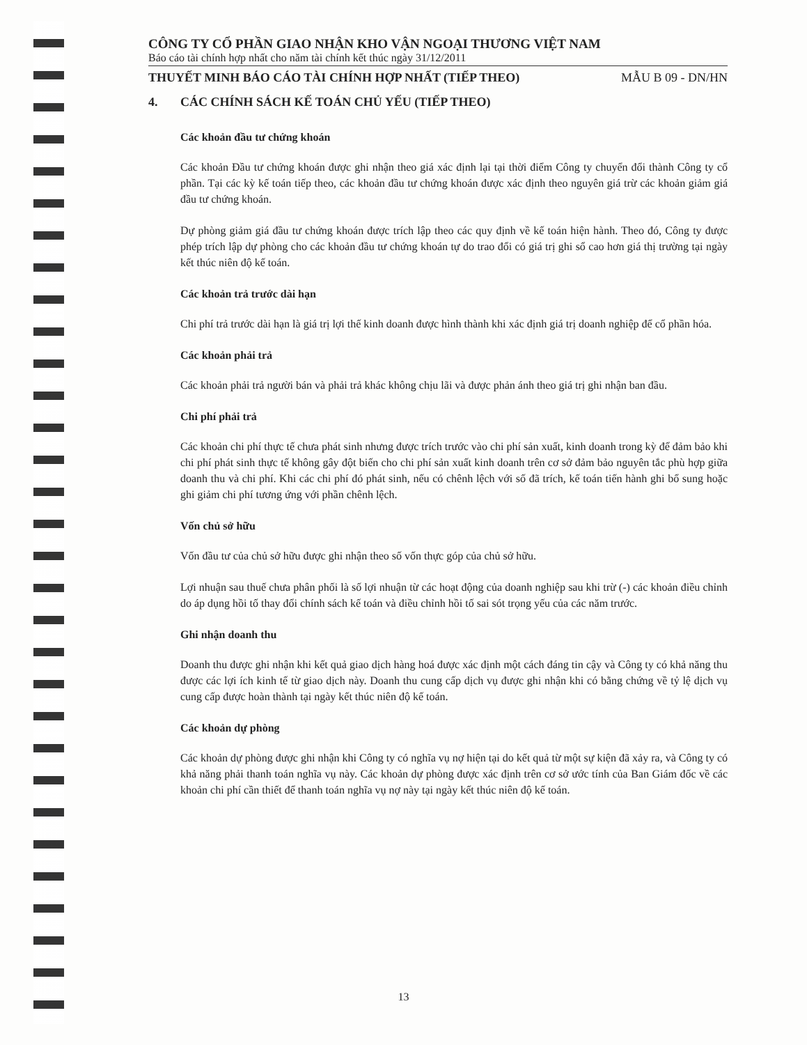CÔNG TY CỔ PHẦN GIAO NHẬN KHO VẬN NGOẠI THƯƠNG VIỆT NAM
Báo cáo tài chính hợp nhất cho năm tài chính kết thúc ngày 31/12/2011
THUYẾT MINH BÁO CÁO TÀI CHÍNH HỢP NHẤT (TIẾP THEO) MẪU B 09 - DN/HN
4. CÁC CHÍNH SÁCH KẾ TOÁN CHỦ YẾU (TIẾP THEO)
Các khoản đầu tư chứng khoán
Các khoản Đầu tư chứng khoán được ghi nhận theo giá xác định lại tại thời điểm Công ty chuyển đổi thành Công ty cổ phần. Tại các kỳ kế toán tiếp theo, các khoản đầu tư chứng khoán được xác định theo nguyên giá trừ các khoản giảm giá đầu tư chứng khoán.
Dự phòng giảm giá đầu tư chứng khoán được trích lập theo các quy định về kế toán hiện hành. Theo đó, Công ty được phép trích lập dự phòng cho các khoản đầu tư chứng khoán tự do trao đổi có giá trị ghi sổ cao hơn giá thị trường tại ngày kết thúc niên độ kế toán.
Các khoản trả trước dài hạn
Chi phí trả trước dài hạn là giá trị lợi thế kinh doanh được hình thành khi xác định giá trị doanh nghiệp để cổ phần hóa.
Các khoản phải trả
Các khoản phải trả người bán và phải trả khác không chịu lãi và được phản ánh theo giá trị ghi nhận ban đầu.
Chi phí phải trả
Các khoản chi phí thực tế chưa phát sinh nhưng được trích trước vào chi phí sản xuất, kinh doanh trong kỳ để đảm bảo khi chi phí phát sinh thực tế không gây đột biến cho chi phí sản xuất kinh doanh trên cơ sở đảm bảo nguyên tắc phù hợp giữa doanh thu và chi phí. Khi các chi phí đó phát sinh, nếu có chênh lệch với số đã trích, kế toán tiến hành ghi bổ sung hoặc ghi giảm chi phí tương ứng với phần chênh lệch.
Vốn chủ sở hữu
Vốn đầu tư của chủ sở hữu được ghi nhận theo số vốn thực góp của chủ sở hữu.
Lợi nhuận sau thuế chưa phân phối là số lợi nhuận từ các hoạt động của doanh nghiệp sau khi trừ (-) các khoản điều chỉnh do áp dụng hồi tố thay đổi chính sách kế toán và điều chỉnh hồi tố sai sót trọng yếu của các năm trước.
Ghi nhận doanh thu
Doanh thu được ghi nhận khi kết quả giao dịch hàng hoá được xác định một cách đáng tin cậy và Công ty có khả năng thu được các lợi ích kinh tế từ giao dịch này. Doanh thu cung cấp dịch vụ được ghi nhận khi có bằng chứng về tỷ lệ dịch vụ cung cấp được hoàn thành tại ngày kết thúc niên độ kế toán.
Các khoản dự phòng
Các khoản dự phòng được ghi nhận khi Công ty có nghĩa vụ nợ hiện tại do kết quả từ một sự kiện đã xảy ra, và Công ty có khả năng phải thanh toán nghĩa vụ này. Các khoản dự phòng được xác định trên cơ sở ước tính của Ban Giám đốc về các khoản chi phí cần thiết để thanh toán nghĩa vụ nợ này tại ngày kết thúc niên độ kế toán.
13